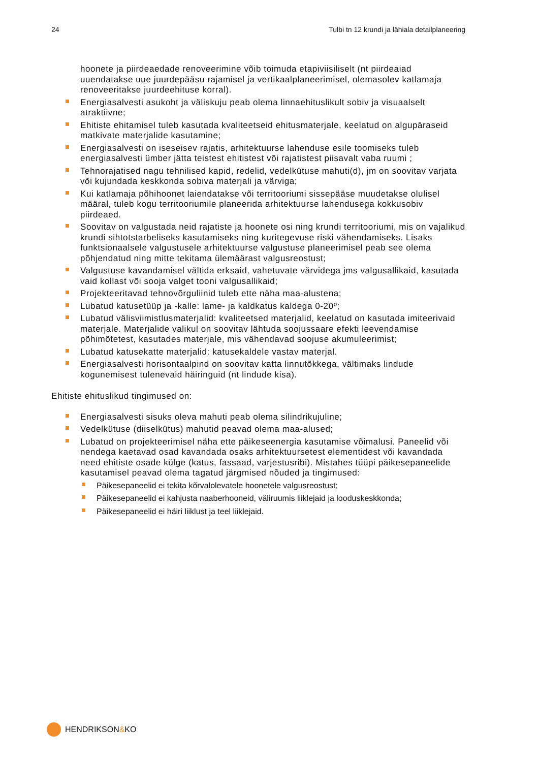24 Tulbi tn 12 krundi ja lähiala detailplaneering
hoonete ja piirdeaedade renoveerimine võib toimuda etapiviisiliselt (nt piirdeaiad uuendatakse uue juurdepääsu rajamisel ja vertikaalplaneerimisel, olemasolev katlamaja renoveeritakse juurdeehituse korral).
Energiasalvesti asukoht ja väliskuju peab olema linnaehituslikult sobiv ja visuaalselt atraktiivne;
Ehitiste ehitamisel tuleb kasutada kvaliteetseid ehitusmaterjale, keelatud on algupäraseid matkivate materjalide kasutamine;
Energiasalvesti on iseseisev rajatis, arhitektuurse lahenduse esile toomiseks tuleb energiasalvesti ümber jätta teistest ehitistest või rajatistest piisavalt vaba ruumi ;
Tehnorajatised nagu tehnilised kapid, redelid, vedelkütuse mahuti(d), jm on soovitav varjata või kujundada keskkonda sobiva materjali ja värviga;
Kui katlamaja põhihoonet laiendatakse või territooriumi sissepääse muudetakse olulisel määral, tuleb kogu territooriumile planeerida arhitektuurse lahendusega kokkusobiv piirdeaed.
Soovitav on valgustada neid rajatiste ja hoonete osi ning krundi territooriumi, mis on vajalikud krundi sihtotstarbeliseks kasutamiseks ning kuritegevuse riski vähendamiseks. Lisaks funktsionaalsele valgustusele arhitektuurse valgustuse planeerimisel peab see olema põhjendatud ning mitte tekitama ülemäärast valgusreostust;
Valgustuse kavandamisel vältida erksaid, vahetuvate värvidega jms valgusallikaid, kasutada vaid kollast või sooja valget tooni valgusallikaid;
Projekteeritavad tehnovõrguliinid tuleb ette näha maa-alustena;
Lubatud katusetüüp ja -kalle: lame- ja kaldkatus kaldega 0-20º;
Lubatud välisviimistlusmaterjalid: kvaliteetsed materjalid, keelatud on kasutada imiteerivaid materjale. Materjalide valikul on soovitav lähtuda soojussaare efekti leevendamise põhimõtetest, kasutades materjale, mis vähendavad soojuse akumuleerimist;
Lubatud katusekatte materjalid: katusekaldele vastav materjal.
Energiasalvesti horisontaalpind on soovitav katta linnutõkkega, vältimaks lindude kogunemisest tulenevaid häiringuid (nt lindude kisa).
Ehitiste ehituslikud tingimused on:
Energiasalvesti sisuks oleva mahuti peab olema silindrikujuline;
Vedelkütuse (diiselkütus) mahutid peavad olema maa-alused;
Lubatud on projekteerimisel näha ette päikeseenergia kasutamise võimalusi. Paneelid või nendega kaetavad osad kavandada osaks arhitektuursetest elementidest või kavandada need ehitiste osade külge (katus, fassaad, varjestusribi). Mistahes tüüpi päikesepaneelide kasutamisel peavad olema tagatud järgmised nõuded ja tingimused:
Päikesepaneelid ei tekita kõrvalolevatele hoonetele valgusreostust;
Päikesepaneelid ei kahjusta naaberhooneid, väliruumis liiklejaid ja looduskeskkonda;
Päikesepaneelid ei häiri liiklust ja teel liiklejaid.
HENDRIKSON&KO